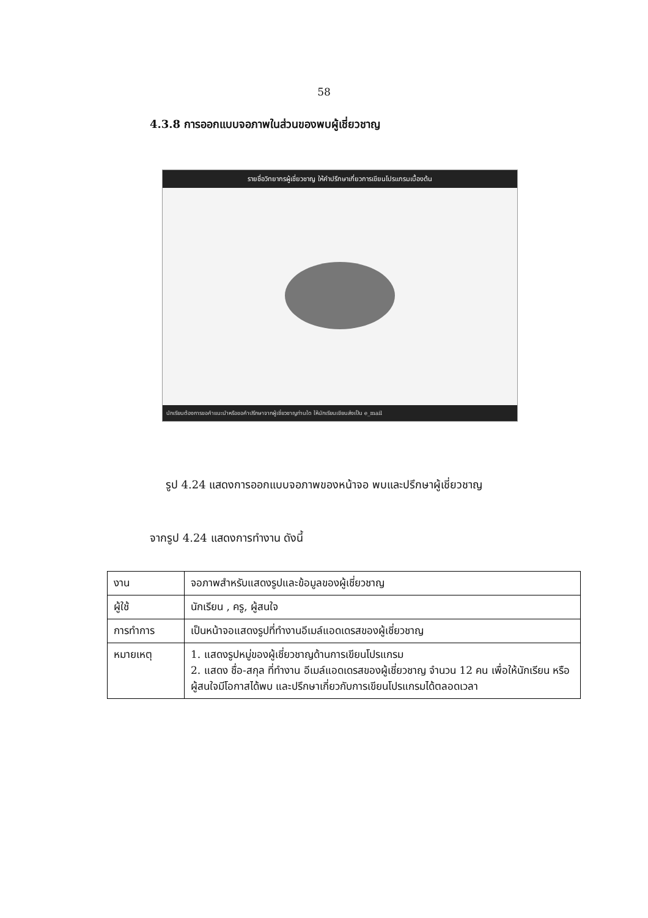58
4.3.8 การออกแบบจอภาพในส่วนของพบผู้เชี่ยวชาญ
รายชื่อวิทยากรผู้เชี่ยวชาญ ให้คำปรึกษาเกี่ยวการเขียนโปรแกรมเบื้องต้น
นักเรียนต้องการขอคำแนะนำหรือขอคำปรึกษาจากผู้เชี่ยวชาญท่านใด ให้นักเรียนเขียนส่งเป็น e_mail
รูป 4.24 แสดงการออกแบบจอภาพของหน้าจอ พบและปรึกษาผู้เชี่ยวชาญ
จากรูป 4.24 แสดงการทำงาน ดังนี้
| งาน | จอภาพสำหรับแสดงรูปและข้อมูลของผู้เชี่ยวชาญ |
| ผู้ใช้ | นักเรียน , ครู, ผู้สนใจ |
| การทำการ | เป็นหน้าจอแสดงรูปที่ทำงานอีเมล์แอดเดรสของผู้เชี่ยวชาญ |
| หมายเหตุ | 1. แสดงรูปหมู่ของผู้เชี่ยวชาญด้านการเขียนโปรแกรม 2. แสดง ชื่อ-สกุล ที่ทำงาน อีเมล์แอดเดรสของผู้เชี่ยวชาญ จำนวน 12 คน เพื่อให้นักเรียน หรือผู้สนใจมีโอกาสได้พบ และปรึกษาเกี่ยวกับการเขียนโปรแกรมได้ตลอดเวลา |